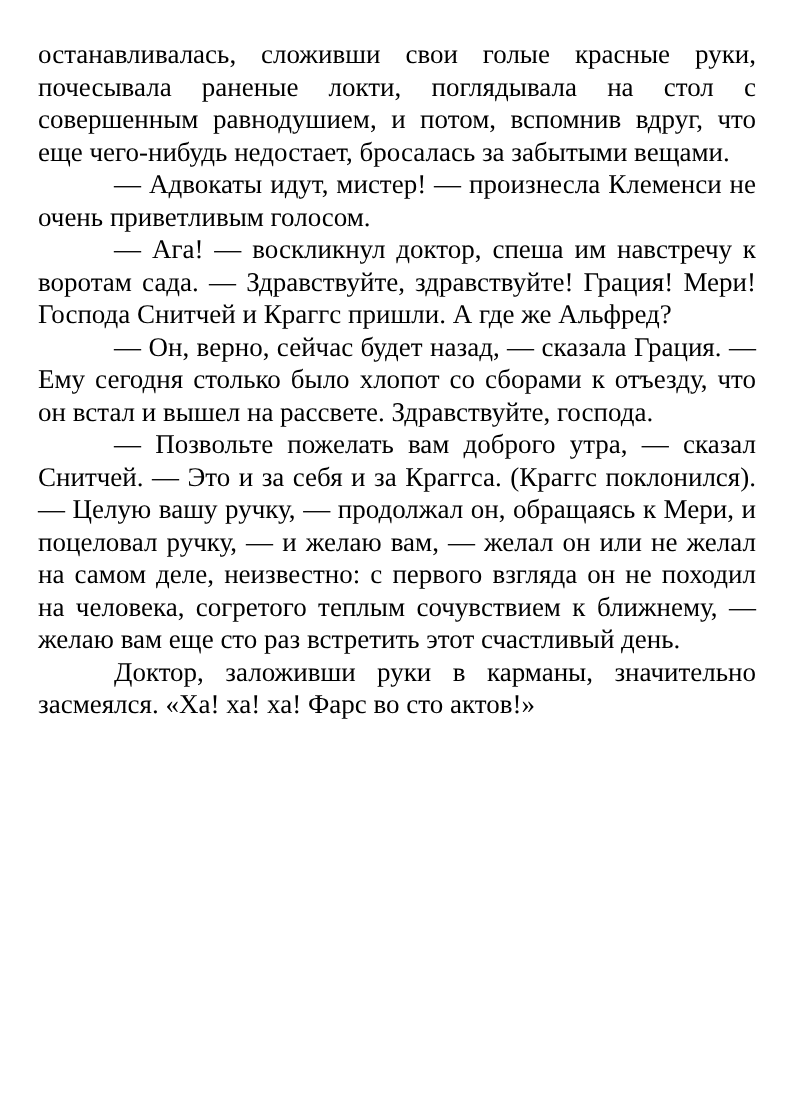останавливалась, сложивши свои голые красные руки, почесывала раненые локти, поглядывала на стол с совершенным равнодушием, и потом, вспомнив вдруг, что еще чего-нибудь недостает, бросалась за забытыми вещами.
— Адвокаты идут, мистер! — произнесла Клеменси не очень приветливым голосом.
— Ага! — воскликнул доктор, спеша им навстречу к воротам сада. — Здравствуйте, здравствуйте! Грация! Мери! Господа Снитчей и Краггс пришли. А где же Альфред?
— Он, верно, сейчас будет назад, — сказала Грация. — Ему сегодня столько было хлопот со сборами к отъезду, что он встал и вышел на рассвете. Здравствуйте, господа.
— Позвольте пожелать вам доброго утра, — сказал Снитчей. — Это и за себя и за Краггса. (Краггс поклонился). — Целую вашу ручку, — продолжал он, обращаясь к Мери, и поцеловал ручку, — и желаю вам, — желал он или не желал на самом деле, неизвестно: с первого взгляда он не походил на человека, согретого теплым сочувствием к ближнему, — желаю вам еще сто раз встретить этот счастливый день.
Доктор, заложивши руки в карманы, значительно засмеялся. «Ха! ха! ха! Фарс во сто актов!»